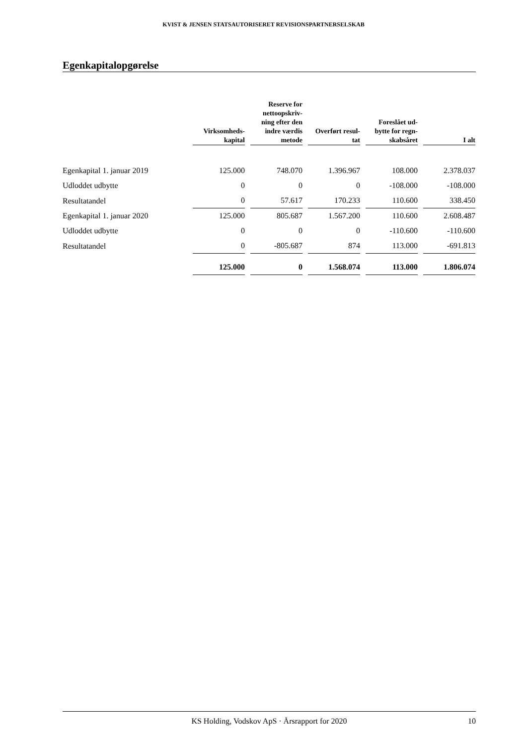KVIST & JENSEN STATSAUTORISERET REVISIONSPARTNERSELSKAB
Egenkapitalopgørelse
| | Virksomheds- kapital | | Reserve for nettoopskriv- ning efter den indre værdis metode | | Overført resul- tat | | Foreslået ud- bytte for regn- skabsåret | | I alt |
| --- | --- | --- | --- | --- | --- | --- | --- | --- | --- |
| Egenkapital 1. januar 2019 | 125.000 | | 748.070 | | 1.396.967 | | 108.000 | | 2.378.037 |
| Udloddet udbytte | 0 | | 0 | | 0 | | -108.000 | | -108.000 |
| Resultatandel | 0 | | 57.617 | | 170.233 | | 110.600 | | 338.450 |
| Egenkapital 1. januar 2020 | 125.000 | | 805.687 | | 1.567.200 | | 110.600 | | 2.608.487 |
| Udloddet udbytte | 0 | | 0 | | 0 | | -110.600 | | -110.600 |
| Resultatandel | 0 | | -805.687 | | 874 | | 113.000 | | -691.813 |
| | 125.000 | | 0 | | 1.568.074 | | 113.000 | | 1.806.074 |
KS Holding, Vodskov ApS · Årsrapport for 2020
10